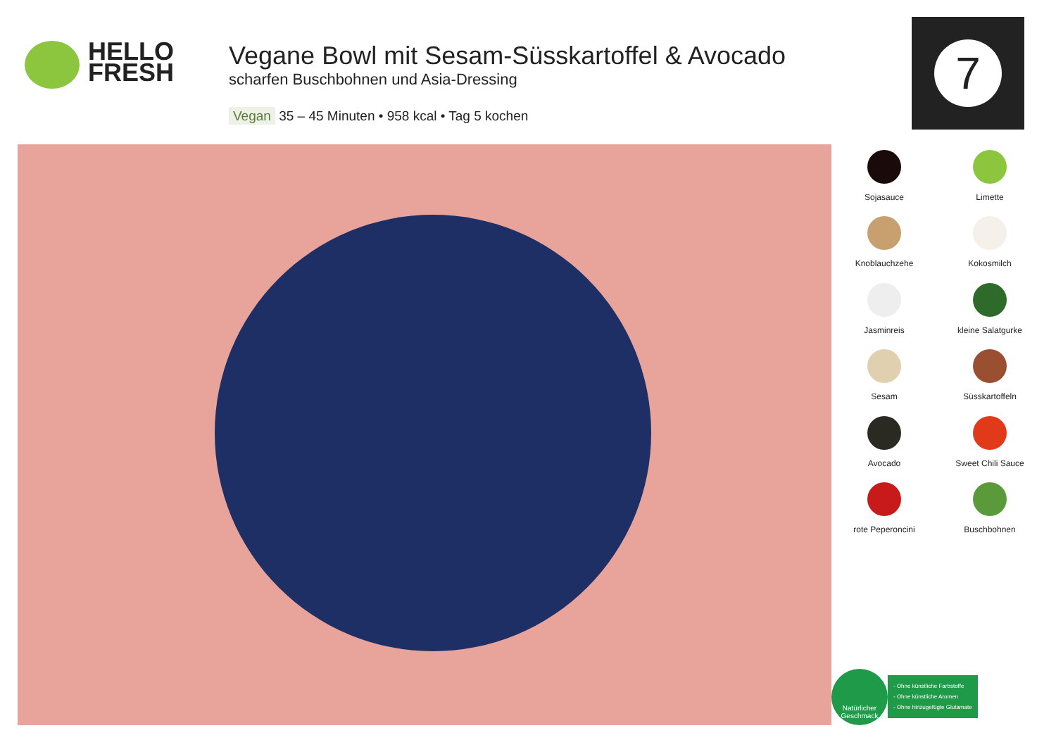HELLO
FRESH
Vegane Bowl mit Sesam-Süsskartoffel & Avocado
scharfen Buschbohnen und Asia-Dressing
Vegan 35 – 45 Minuten • 958 kcal • Tag 5 kochen
7
Sojasauce
Limette
Knoblauchzehe
Kokosmilch
Jasminreis
kleine Salatgurke
Sesam
Süsskartoffeln
Avocado
Sweet Chili Sauce
rote Peperoncini
Buschbohnen
Natürlicher Geschmack
- Ohne künstliche Farbstoffe
- Ohne künstliche Aromen
- Ohne hinzugefügte Glutamate